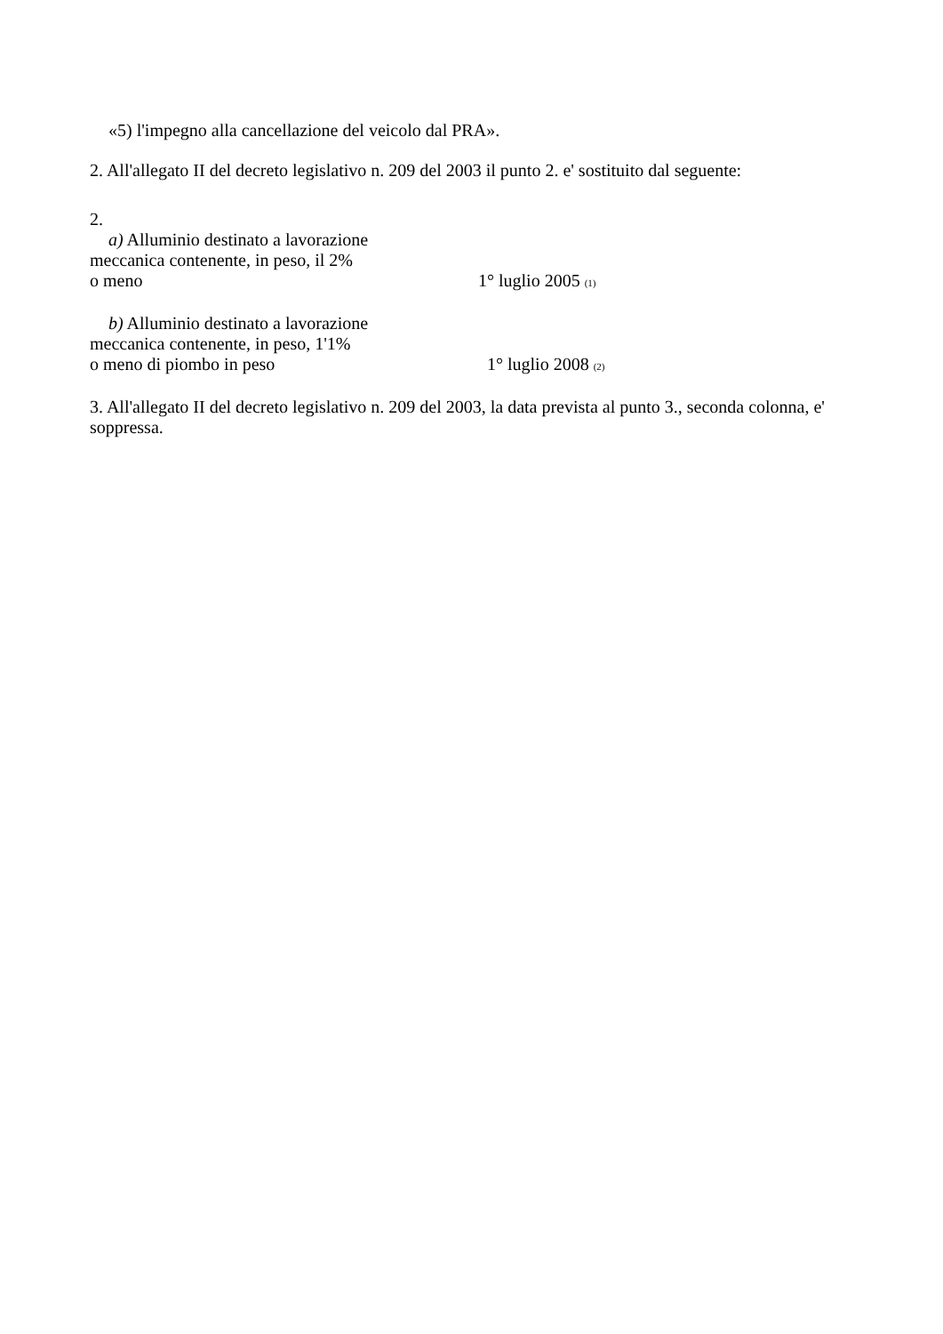«5) l'impegno alla cancellazione del veicolo dal PRA».
2. All'allegato II del decreto legislativo n. 209 del 2003 il punto 2. e' sostituito dal seguente:
2.
a) Alluminio destinato a lavorazione
meccanica contenente, in peso, il 2%
o meno 1° luglio 2005 (1)
b) Alluminio destinato a lavorazione
meccanica contenente, in peso, 1'1%
o meno di piombo in peso 1° luglio 2008 (2)
3. All'allegato II del decreto legislativo n. 209 del 2003, la data prevista al punto 3., seconda colonna, e' soppressa.